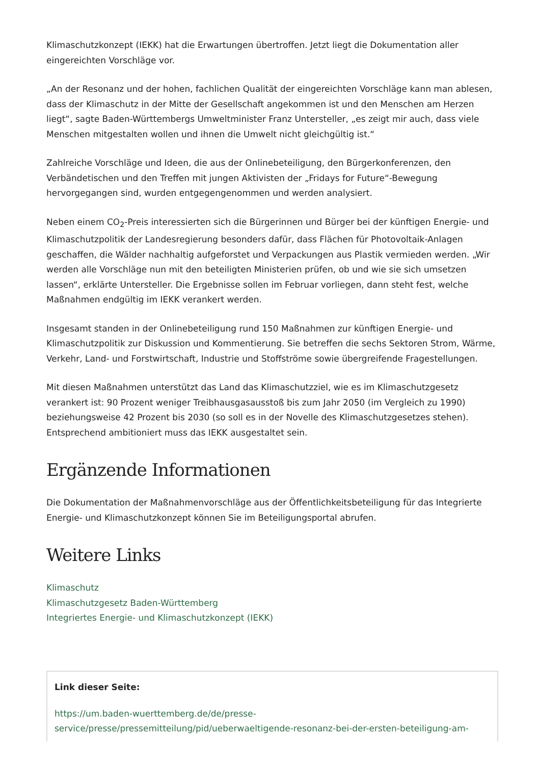Klimaschutzkonzept (IEKK) hat die Erwartungen übertroffen. Jetzt liegt die Dokumentation aller eingereichten Vorschläge vor.
„An der Resonanz und der hohen, fachlichen Qualität der eingereichten Vorschläge kann man ablesen, dass der Klimaschutz in der Mitte der Gesellschaft angekommen ist und den Menschen am Herzen liegt“, sagte Baden-Württembergs Umweltminister Franz Untersteller, „es zeigt mir auch, dass viele Menschen mitgestalten wollen und ihnen die Umwelt nicht gleichgültig ist.“
Zahlreiche Vorschläge und Ideen, die aus der Onlinebeteiligung, den Bürgerkonferenzen, den Verbändetischen und den Treffen mit jungen Aktivisten der „Fridays for Future“-Bewegung hervorgegangen sind, wurden entgegengenommen und werden analysiert.
Neben einem CO<sub>2</sub>-Preis interessierten sich die Bürgerinnen und Bürger bei der künftigen Energie- und Klimaschutzpolitik der Landesregierung besonders dafür, dass Flächen für Photovoltaik-Anlagen geschaffen, die Wälder nachhaltig aufgeforstet und Verpackungen aus Plastik vermieden werden. „Wir werden alle Vorschläge nun mit den beteiligten Ministerien prüfen, ob und wie sie sich umsetzen lassen“, erklärte Untersteller. Die Ergebnisse sollen im Februar vorliegen, dann steht fest, welche Maßnahmen endgültig im IEKK verankert werden.
Insgesamt standen in der Onlinebeteiligung rund 150 Maßnahmen zur künftigen Energie- und Klimaschutzpolitik zur Diskussion und Kommentierung. Sie betreffen die sechs Sektoren Strom, Wärme, Verkehr, Land- und Forstwirtschaft, Industrie und Stoffströme sowie übergreifende Fragestellungen.
Mit diesen Maßnahmen unterstützt das Land das Klimaschutzziel, wie es im Klimaschutzgesetz verankert ist: 90 Prozent weniger Treibhausgasausstoß bis zum Jahr 2050 (im Vergleich zu 1990) beziehungsweise 42 Prozent bis 2030 (so soll es in der Novelle des Klimaschutzgesetzes stehen). Entsprechend ambitioniert muss das IEKK ausgestaltet sein.
Ergänzende Informationen
Die Dokumentation der Maßnahmenvorschläge aus der Öffentlichkeitsbeteiligung für das Integrierte Energie- und Klimaschutzkonzept können Sie im Beteiligungsportal abrufen.
Weitere Links
Klimaschutz
Klimaschutzgesetz Baden-Württemberg
Integriertes Energie- und Klimaschutzkonzept (IEKK)
Link dieser Seite:
https://um.baden-wuerttemberg.de/de/presse-service/presse/pressemitteilung/pid/ueberwaeltigende-resonanz-bei-der-ersten-beteiligung-am-